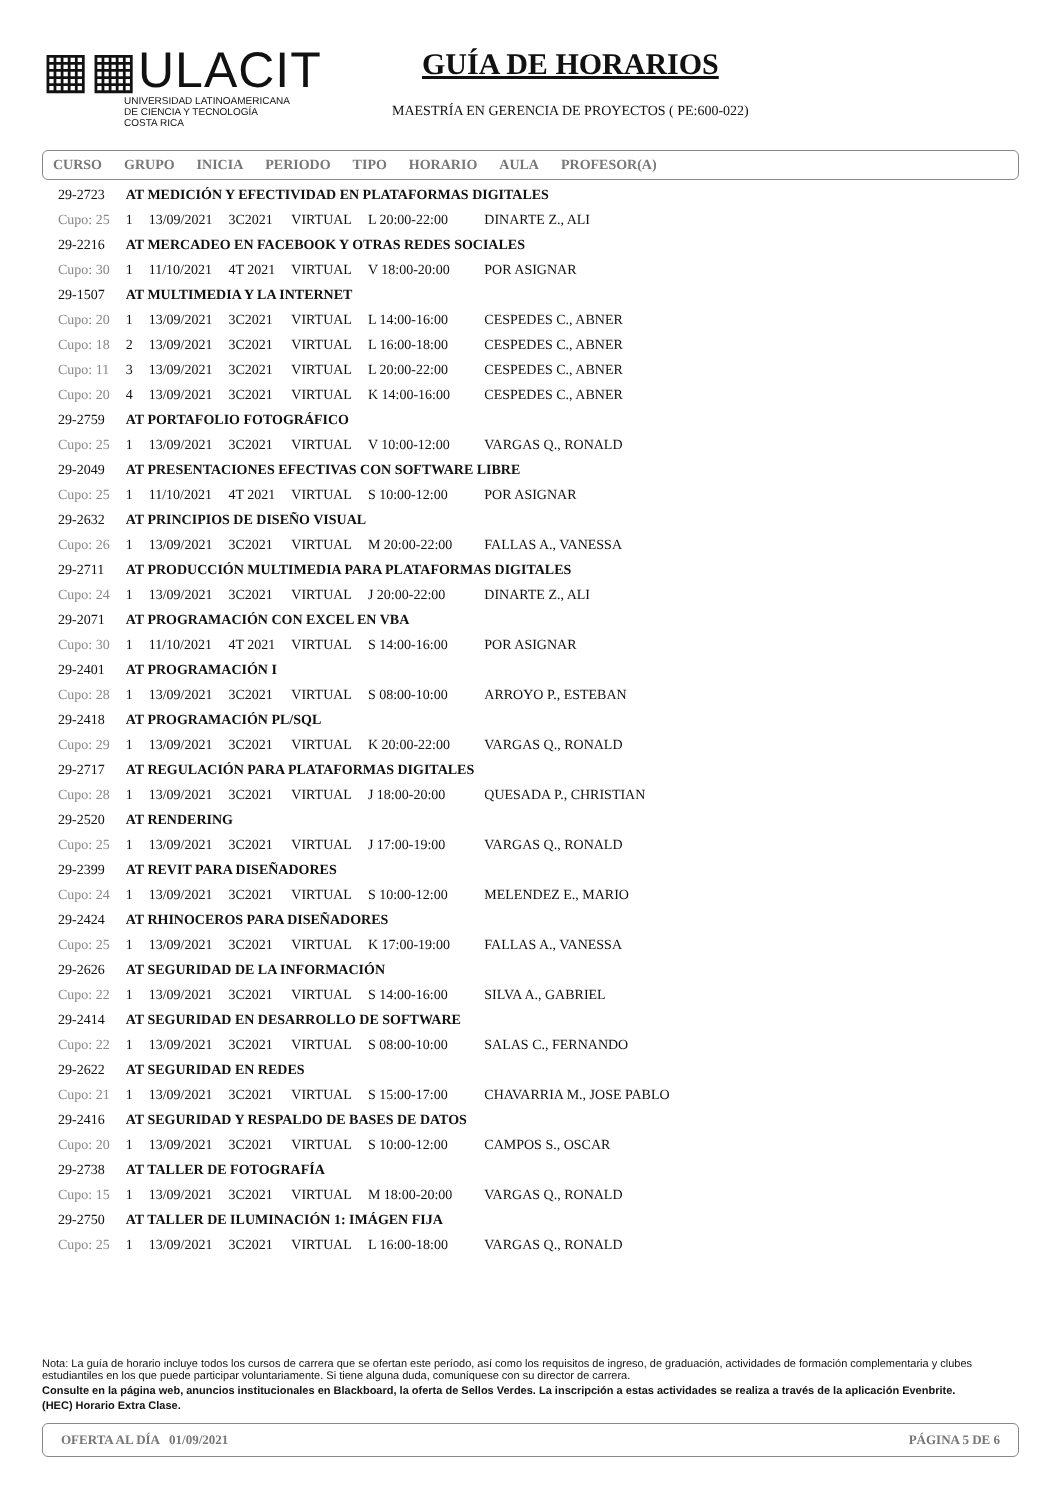▦▦ULACIT
UNIVERSIDAD LATINOAMERICANA
DE CIENCIA Y TECNOLOGÍA
COSTA RICA
GUÍA DE HORARIOS
MAESTRÍA EN GERENCIA DE PROYECTOS ( PE:600-022)
CURSO GRUPO INICIA PERIODO TIPO HORARIO AULA PROFESOR(A)
| 29-2723 | AT MEDICIÓN Y EFECTIVIDAD EN PLATAFORMAS DIGITALES | | | | | | |
| Cupo: 25 | 1 | 13/09/2021 | 3C2021 | VIRTUAL | L 20:00-22:00 | | DINARTE Z., ALI |
| 29-2216 | AT MERCADEO EN FACEBOOK Y OTRAS REDES SOCIALES | | | | | | |
| Cupo: 30 | 1 | 11/10/2021 | 4T 2021 | VIRTUAL | V 18:00-20:00 | | POR ASIGNAR |
| 29-1507 | AT MULTIMEDIA Y LA INTERNET | | | | | | |
| Cupo: 20 | 1 | 13/09/2021 | 3C2021 | VIRTUAL | L 14:00-16:00 | | CESPEDES C., ABNER |
| Cupo: 18 | 2 | 13/09/2021 | 3C2021 | VIRTUAL | L 16:00-18:00 | | CESPEDES C., ABNER |
| Cupo: 11 | 3 | 13/09/2021 | 3C2021 | VIRTUAL | L 20:00-22:00 | | CESPEDES C., ABNER |
| Cupo: 20 | 4 | 13/09/2021 | 3C2021 | VIRTUAL | K 14:00-16:00 | | CESPEDES C., ABNER |
| 29-2759 | AT PORTAFOLIO FOTOGRÁFICO | | | | | | |
| Cupo: 25 | 1 | 13/09/2021 | 3C2021 | VIRTUAL | V 10:00-12:00 | | VARGAS Q., RONALD |
| 29-2049 | AT PRESENTACIONES EFECTIVAS CON SOFTWARE LIBRE | | | | | | |
| Cupo: 25 | 1 | 11/10/2021 | 4T 2021 | VIRTUAL | S 10:00-12:00 | | POR ASIGNAR |
| 29-2632 | AT PRINCIPIOS DE DISEÑO VISUAL | | | | | | |
| Cupo: 26 | 1 | 13/09/2021 | 3C2021 | VIRTUAL | M 20:00-22:00 | | FALLAS A., VANESSA |
| 29-2711 | AT PRODUCCIÓN MULTIMEDIA PARA PLATAFORMAS DIGITALES | | | | | | |
| Cupo: 24 | 1 | 13/09/2021 | 3C2021 | VIRTUAL | J 20:00-22:00 | | DINARTE Z., ALI |
| 29-2071 | AT PROGRAMACIÓN CON EXCEL EN VBA | | | | | | |
| Cupo: 30 | 1 | 11/10/2021 | 4T 2021 | VIRTUAL | S 14:00-16:00 | | POR ASIGNAR |
| 29-2401 | AT PROGRAMACIÓN I | | | | | | |
| Cupo: 28 | 1 | 13/09/2021 | 3C2021 | VIRTUAL | S 08:00-10:00 | | ARROYO P., ESTEBAN |
| 29-2418 | AT PROGRAMACIÓN PL/SQL | | | | | | |
| Cupo: 29 | 1 | 13/09/2021 | 3C2021 | VIRTUAL | K 20:00-22:00 | | VARGAS Q., RONALD |
| 29-2717 | AT REGULACIÓN PARA PLATAFORMAS DIGITALES | | | | | | |
| Cupo: 28 | 1 | 13/09/2021 | 3C2021 | VIRTUAL | J 18:00-20:00 | | QUESADA P., CHRISTIAN |
| 29-2520 | AT RENDERING | | | | | | |
| Cupo: 25 | 1 | 13/09/2021 | 3C2021 | VIRTUAL | J 17:00-19:00 | | VARGAS Q., RONALD |
| 29-2399 | AT REVIT PARA DISEÑADORES | | | | | | |
| Cupo: 24 | 1 | 13/09/2021 | 3C2021 | VIRTUAL | S 10:00-12:00 | | MELENDEZ E., MARIO |
| 29-2424 | AT RHINOCEROS PARA DISEÑADORES | | | | | | |
| Cupo: 25 | 1 | 13/09/2021 | 3C2021 | VIRTUAL | K 17:00-19:00 | | FALLAS A., VANESSA |
| 29-2626 | AT SEGURIDAD DE LA INFORMACIÓN | | | | | | |
| Cupo: 22 | 1 | 13/09/2021 | 3C2021 | VIRTUAL | S 14:00-16:00 | | SILVA A., GABRIEL |
| 29-2414 | AT SEGURIDAD EN DESARROLLO DE SOFTWARE | | | | | | |
| Cupo: 22 | 1 | 13/09/2021 | 3C2021 | VIRTUAL | S 08:00-10:00 | | SALAS C., FERNANDO |
| 29-2622 | AT SEGURIDAD EN REDES | | | | | | |
| Cupo: 21 | 1 | 13/09/2021 | 3C2021 | VIRTUAL | S 15:00-17:00 | | CHAVARRIA M., JOSE PABLO |
| 29-2416 | AT SEGURIDAD Y RESPALDO DE BASES DE DATOS | | | | | | |
| Cupo: 20 | 1 | 13/09/2021 | 3C2021 | VIRTUAL | S 10:00-12:00 | | CAMPOS S., OSCAR |
| 29-2738 | AT TALLER DE FOTOGRAFÍA | | | | | | |
| Cupo: 15 | 1 | 13/09/2021 | 3C2021 | VIRTUAL | M 18:00-20:00 | | VARGAS Q., RONALD |
| 29-2750 | AT TALLER DE ILUMINACIÓN 1: IMÁGEN FIJA | | | | | | |
| Cupo: 25 | 1 | 13/09/2021 | 3C2021 | VIRTUAL | L 16:00-18:00 | | VARGAS Q., RONALD |
Nota: La guía de horario incluye todos los cursos de carrera que se ofertan este período, así como los requisitos de ingreso, de graduación, actividades de formación complementaria y clubes estudiantiles en los que puede participar voluntariamente. Si tiene alguna duda, comuníquese con su director de carrera.
Consulte en la página web, anuncios institucionales en Blackboard, la oferta de Sellos Verdes. La inscripción a estas actividades se realiza a través de la aplicación Evenbrite.
(HEC) Horario Extra Clase.
OFERTA AL DÍA 01/09/2021 PÁGINA 5 DE 6